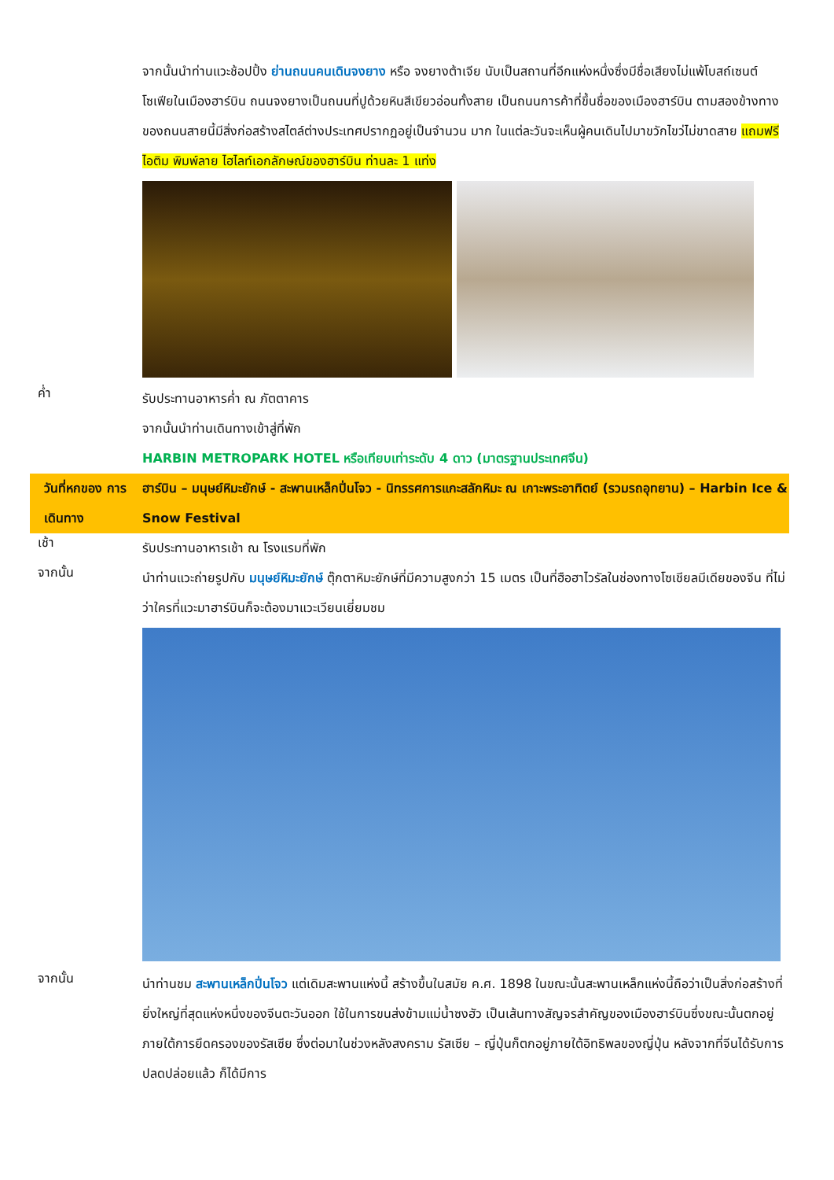จากนั้นนำท่านแวะช้อปปิ้ง ย่านถนนคนเดินจงยาง หรือ จงยางต้าเจีย นับเป็นสถานที่อีกแห่งหนึ่งซึ่งมีชื่อเสียงไม่แพ้โบสถ์เซนต์โซเฟียในเมืองฮาร์บิน ถนนจงยางเป็นถนนที่ปูด้วยหินสีเขียวอ่อนทั้งสาย เป็นถนนการค้าที่ขึ้นชื่อของเมืองฮาร์บิน ตามสองข้างทางของถนนสายนี้มีสิ่งก่อสร้างสไตล์ต่างประเทศปรากฏอยู่เป็นจำนวน มาก ในแต่ละวันจะเห็นผู้คนเดินไปมาขวักไขว่ไม่ขาดสาย แถมฟรีไอติม พิมพ์ลาย ไฮไลท์เอกลักษณ์ของฮาร์บิน ท่านละ 1 แท่ง
ค่ำ
รับประทานอาหารค่ำ ณ ภัตตาคาร
จากนั้นนำท่านเดินทางเข้าสู่ที่พัก
HARBIN METROPARK HOTEL หรือเทียบเท่าระดับ 4 ดาว (มาตรฐานประเทศจีน)
วันที่หกของ การเดินทาง
ฮาร์บิน – มนุษย์หิมะยักษ์ - สะพานเหล็กปิ่นโจว - นิทรรศการแกะสลักหิมะ ณ เกาะพระอาทิตย์ (รวมรถอุทยาน) – Harbin Ice & Snow Festival
เช้า
รับประทานอาหารเช้า ณ โรงแรมที่พัก
จากนั้น
นำท่านแวะถ่ายรูปกับ มนุษย์หิมะยักษ์ ตุ๊กตาหิมะยักษ์ที่มีความสูงกว่า 15 เมตร เป็นที่ฮือฮาไวรัลในช่องทางโซเชียลมีเดียของจีน ที่ไม่ว่าใครที่แวะมาฮาร์บินก็จะต้องมาแวะเวียนเยี่ยมชม
จากนั้น
นำท่านชม สะพานเหล็กปิ่นโจว แต่เดิมสะพานแห่งนี้ สร้างขึ้นในสมัย ค.ศ. 1898 ในขณะนั้นสะพานเหล็กแห่งนี้ถือว่าเป็นสิ่งก่อสร้างที่ยิ่งใหญ่ที่สุดแห่งหนึ่งของจีนตะวันออก ใช้ในการขนส่งข้ามแม่น้ำซงฮัว เป็นเส้นทางสัญจรสำคัญของเมืองฮาร์บินซึ่งขณะนั้นตกอยู่ภายใต้การยึดครองของรัสเซีย ซึ่งต่อมาในช่วงหลังสงคราม รัสเซีย – ญี่ปุ่นก็ตกอยู่ภายใต้อิทธิพลของญี่ปุ่น หลังจากที่จีนได้รับการปลดปล่อยแล้ว ก็ได้มีการ